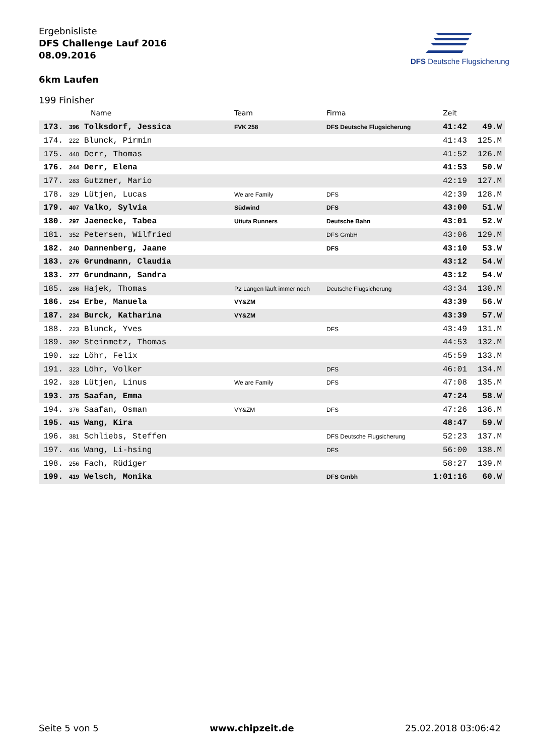Ergebnisliste
DFS Challenge Lauf 2016
08.09.2016
6km Laufen
DFS Deutsche Flugsicherung
199 Finisher
| | | Name | Team | Firma | Zeit | |
| --- | --- | --- | --- | --- | --- | --- |
| 173. | 396 | Tolksdorf, Jessica | FVK 258 | DFS Deutsche Flugsicherung | 41:42 | 49.W |
| 174. | 222 | Blunck, Pirmin | | | 41:43 | 125.M |
| 175. | 440 | Derr, Thomas | | | 41:52 | 126.M |
| 176. | 244 | Derr, Elena | | | 41:53 | 50.W |
| 177. | 283 | Gutzmer, Mario | | | 42:19 | 127.M |
| 178. | 329 | Lütjen, Lucas | We are Family | DFS | 42:39 | 128.M |
| 179. | 407 | Valko, Sylvia | Südwind | DFS | 43:00 | 51.W |
| 180. | 297 | Jaenecke, Tabea | Utiuta Runners | Deutsche Bahn | 43:01 | 52.W |
| 181. | 352 | Petersen, Wilfried | | DFS GmbH | 43:06 | 129.M |
| 182. | 240 | Dannenberg, Jaane | | DFS | 43:10 | 53.W |
| 183. | 276 | Grundmann, Claudia | | | 43:12 | 54.W |
| 183. | 277 | Grundmann, Sandra | | | 43:12 | 54.W |
| 185. | 286 | Hajek, Thomas | P2 Langen läuft immer noch | Deutsche Flugsicherung | 43:34 | 130.M |
| 186. | 254 | Erbe, Manuela | VY&ZM | | 43:39 | 56.W |
| 187. | 234 | Burck, Katharina | VY&ZM | | 43:39 | 57.W |
| 188. | 223 | Blunck, Yves | | DFS | 43:49 | 131.M |
| 189. | 392 | Steinmetz, Thomas | | | 44:53 | 132.M |
| 190. | 322 | Löhr, Felix | | | 45:59 | 133.M |
| 191. | 323 | Löhr, Volker | | DFS | 46:01 | 134.M |
| 192. | 328 | Lütjen, Linus | We are Family | DFS | 47:08 | 135.M |
| 193. | 375 | Saafan, Emma | | | 47:24 | 58.W |
| 194. | 376 | Saafan, Osman | VY&ZM | DFS | 47:26 | 136.M |
| 195. | 415 | Wang, Kira | | | 48:47 | 59.W |
| 196. | 381 | Schliebs, Steffen | | DFS Deutsche Flugsicherung | 52:23 | 137.M |
| 197. | 416 | Wang, Li-hsing | | DFS | 56:00 | 138.M |
| 198. | 256 | Fach, Rüdiger | | | 58:27 | 139.M |
| 199. | 419 | Welsch, Monika | | DFS Gmbh | 1:01:16 | 60.W |
Seite 5 von 5 www.chipzeit.de 25.02.2018 03:06:42